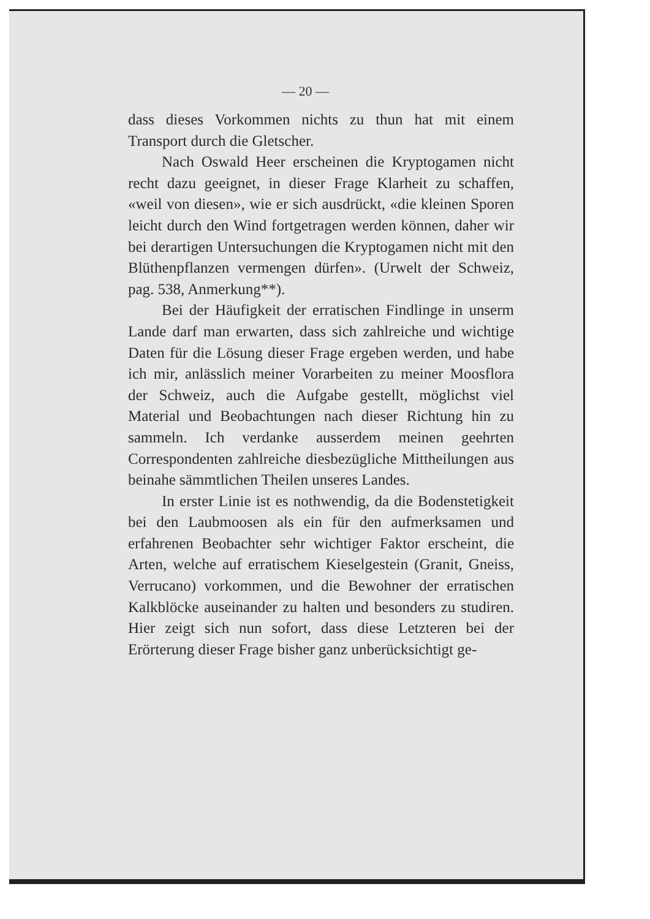— 20 —
dass dieses Vorkommen nichts zu thun hat mit einem Transport durch die Gletscher.
Nach Oswald Heer erscheinen die Kryptogamen nicht recht dazu geeignet, in dieser Frage Klarheit zu schaffen, «weil von diesen», wie er sich ausdrückt, «die kleinen Sporen leicht durch den Wind fortgetragen werden können, daher wir bei derartigen Untersuchungen die Kryptogamen nicht mit den Blüthenpflanzen vermengen dürfen». (Urwelt der Schweiz, pag. 538, Anmerkung**).
Bei der Häufigkeit der erratischen Findlinge in unserm Lande darf man erwarten, dass sich zahlreiche und wichtige Daten für die Lösung dieser Frage ergeben werden, und habe ich mir, anlässlich meiner Vorarbeiten zu meiner Moosflora der Schweiz, auch die Aufgabe gestellt, möglichst viel Material und Beobachtungen nach dieser Richtung hin zu sammeln. Ich verdanke ausserdem meinen geehrten Correspondenten zahlreiche diesbezügliche Mittheilungen aus beinahe sämmtlichen Theilen unseres Landes.
In erster Linie ist es nothwendig, da die Bodenstetigkeit bei den Laubmoosen als ein für den aufmerksamen und erfahrenen Beobachter sehr wichtiger Faktor erscheint, die Arten, welche auf erratischem Kieselgestein (Granit, Gneiss, Verrucano) vorkommen, und die Bewohner der erratischen Kalkblöcke auseinander zu halten und besonders zu studiren. Hier zeigt sich nun sofort, dass diese Letzteren bei der Erörterung dieser Frage bisher ganz unberücksichtigt ge-